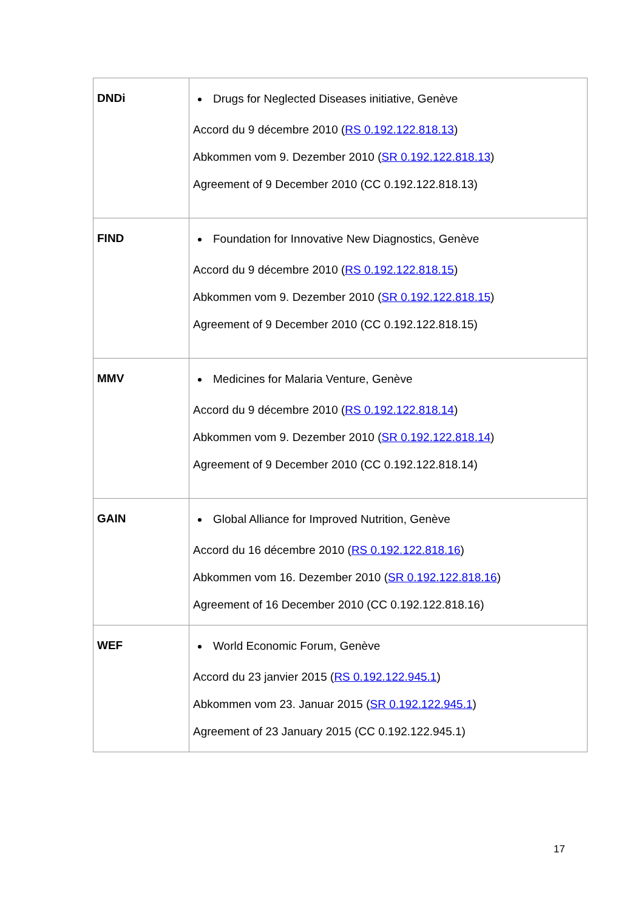| DNDi | Drugs for Neglected Diseases initiative, Genève Accord du 9 décembre 2010 ( RS 0.192.122.818.13 ) Abkommen vom 9. Dezember 2010 ( SR 0.192.122.818.13 ) Agreement of 9 December 2010 (CC 0.192.122.818.13) |
| FIND | Foundation for Innovative New Diagnostics, Genève Accord du 9 décembre 2010 ( RS 0.192.122.818.15 ) Abkommen vom 9. Dezember 2010 ( SR 0.192.122.818.15 ) Agreement of 9 December 2010 (CC 0.192.122.818.15) |
| MMV | Medicines for Malaria Venture, Genève Accord du 9 décembre 2010 ( RS 0.192.122.818.14 ) Abkommen vom 9. Dezember 2010 ( SR 0.192.122.818.14 ) Agreement of 9 December 2010 (CC 0.192.122.818.14) |
| GAIN | Global Alliance for Improved Nutrition, Genève Accord du 16 décembre 2010 ( RS 0.192.122.818.16 ) Abkommen vom 16. Dezember 2010 ( SR 0.192.122.818.16 ) Agreement of 16 December 2010 (CC 0.192.122.818.16) |
| WEF | World Economic Forum, Genève Accord du 23 janvier 2015 ( RS 0.192.122.945.1 ) Abkommen vom 23. Januar 2015 ( SR 0.192.122.945.1 ) Agreement of 23 January 2015 (CC 0.192.122.945.1) |
17